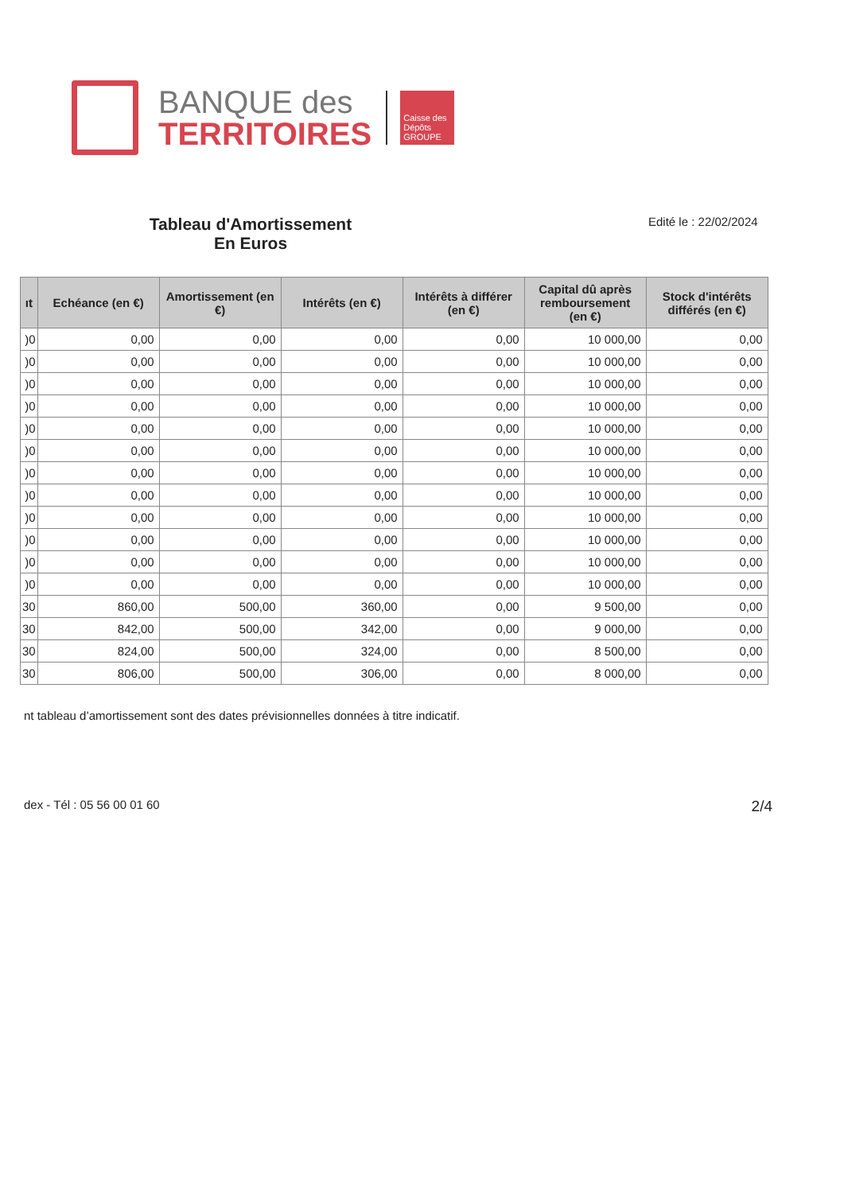BANQUE des
TERRITOIRES
Caisse des Dépôts
GROUPE
Tableau d'Amortissement
En Euros
Edité le : 22/02/2024
| ıt | Echéance (en €) | Amortissement (en €) | Intérêts (en €) | Intérêts à différer (en €) | Capital dû après remboursement (en €) | Stock d'intérêts différés (en €) |
| --- | --- | --- | --- | --- | --- | --- |
| )0 | 0,00 | 0,00 | 0,00 | 0,00 | 10 000,00 | 0,00 |
| )0 | 0,00 | 0,00 | 0,00 | 0,00 | 10 000,00 | 0,00 |
| )0 | 0,00 | 0,00 | 0,00 | 0,00 | 10 000,00 | 0,00 |
| )0 | 0,00 | 0,00 | 0,00 | 0,00 | 10 000,00 | 0,00 |
| )0 | 0,00 | 0,00 | 0,00 | 0,00 | 10 000,00 | 0,00 |
| )0 | 0,00 | 0,00 | 0,00 | 0,00 | 10 000,00 | 0,00 |
| )0 | 0,00 | 0,00 | 0,00 | 0,00 | 10 000,00 | 0,00 |
| )0 | 0,00 | 0,00 | 0,00 | 0,00 | 10 000,00 | 0,00 |
| )0 | 0,00 | 0,00 | 0,00 | 0,00 | 10 000,00 | 0,00 |
| )0 | 0,00 | 0,00 | 0,00 | 0,00 | 10 000,00 | 0,00 |
| )0 | 0,00 | 0,00 | 0,00 | 0,00 | 10 000,00 | 0,00 |
| )0 | 0,00 | 0,00 | 0,00 | 0,00 | 10 000,00 | 0,00 |
| 30 | 860,00 | 500,00 | 360,00 | 0,00 | 9 500,00 | 0,00 |
| 30 | 842,00 | 500,00 | 342,00 | 0,00 | 9 000,00 | 0,00 |
| 30 | 824,00 | 500,00 | 324,00 | 0,00 | 8 500,00 | 0,00 |
| 30 | 806,00 | 500,00 | 306,00 | 0,00 | 8 000,00 | 0,00 |
nt tableau d’amortissement sont des dates prévisionnelles données à titre indicatif.
dex - Tél : 05 56 00 01 60 2/4